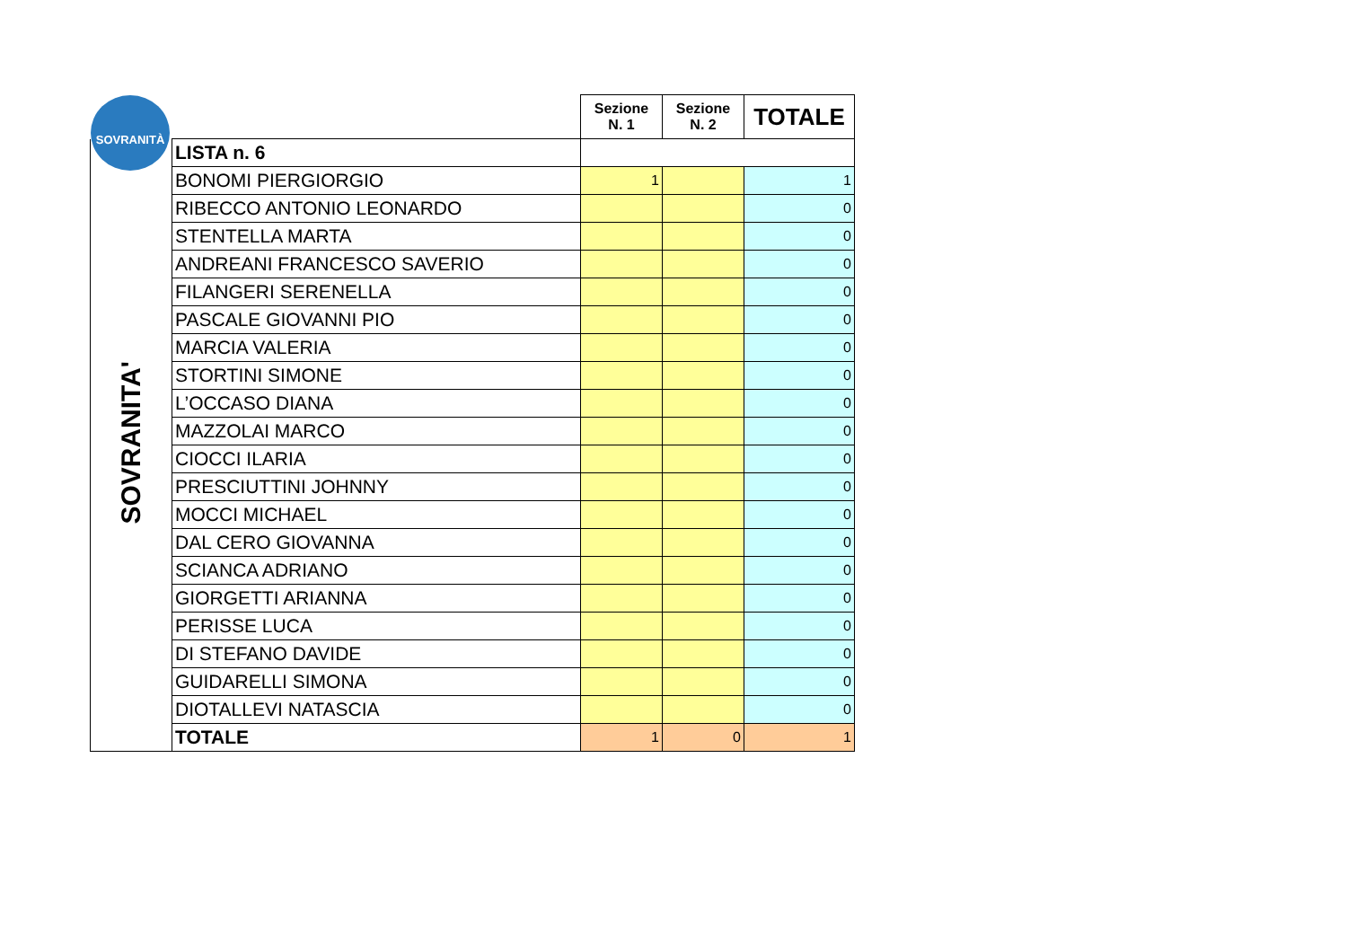SOVRANITÀ
| | | Sezione N. 1 | Sezione N. 2 | TOTALE |
| SOVRANITA' | LISTA n. 6 | | | |
| | BONOMI PIERGIORGIO | 1 | | 1 |
| | RIBECCO ANTONIO LEONARDO | | | 0 |
| | STENTELLA MARTA | | | 0 |
| | ANDREANI FRANCESCO SAVERIO | | | 0 |
| | FILANGERI SERENELLA | | | 0 |
| | PASCALE GIOVANNI PIO | | | 0 |
| | MARCIA VALERIA | | | 0 |
| | STORTINI SIMONE | | | 0 |
| | L’OCCASO DIANA | | | 0 |
| | MAZZOLAI MARCO | | | 0 |
| | CIOCCI ILARIA | | | 0 |
| | PRESCIUTTINI JOHNNY | | | 0 |
| | MOCCI MICHAEL | | | 0 |
| | DAL CERO GIOVANNA | | | 0 |
| | SCIANCA ADRIANO | | | 0 |
| | GIORGETTI ARIANNA | | | 0 |
| | PERISSE LUCA | | | 0 |
| | DI STEFANO DAVIDE | | | 0 |
| | GUIDARELLI SIMONA | | | 0 |
| | DIOTALLEVI NATASCIA | | | 0 |
| | TOTALE | 1 | 0 | 1 |